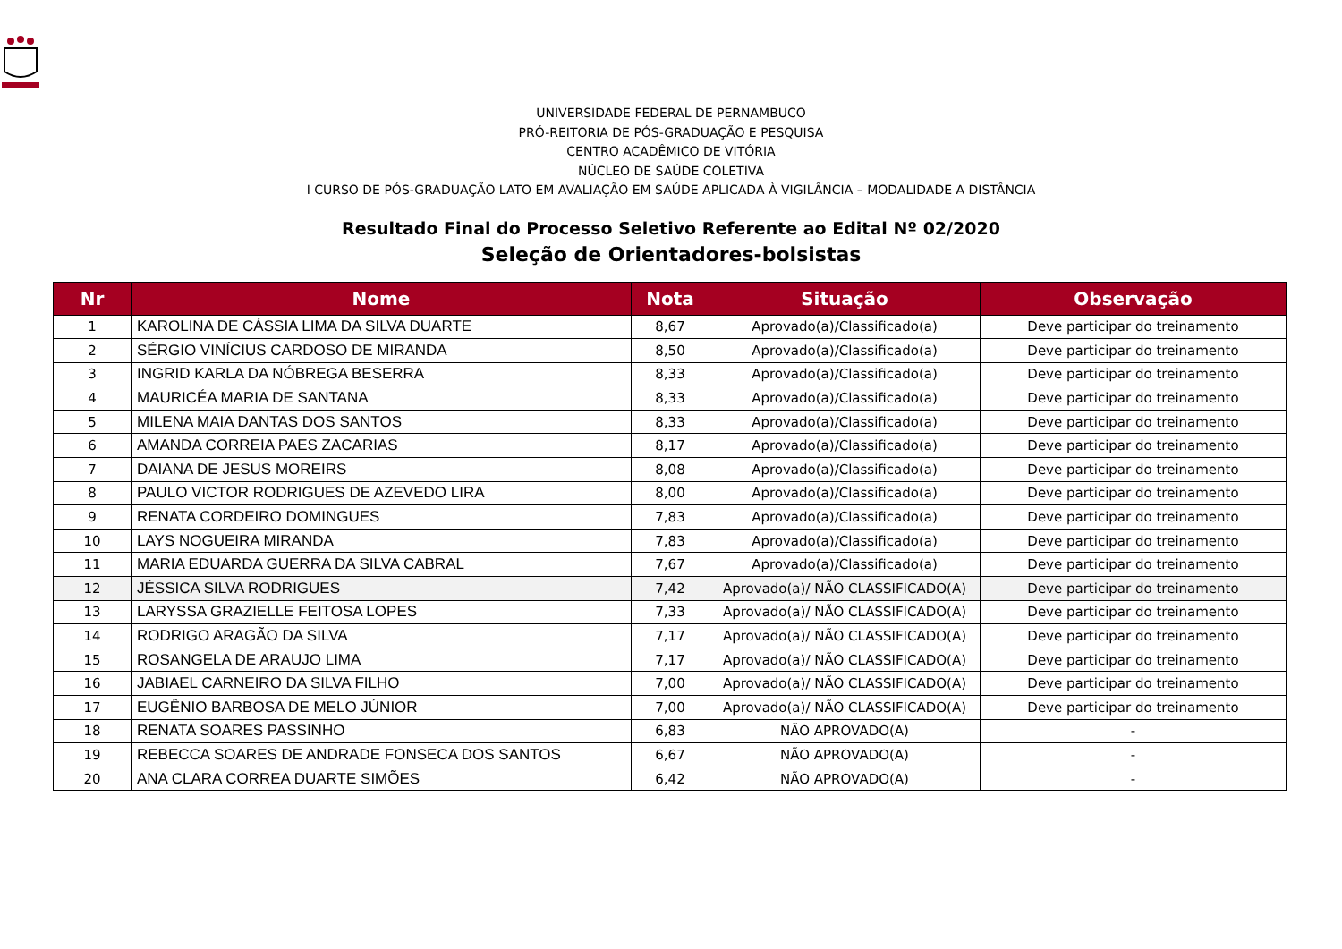UNIVERSIDADE FEDERAL DE PERNAMBUCO
PRÓ-REITORIA DE PÓS-GRADUAÇÃO E PESQUISA
CENTRO ACADÊMICO DE VITÓRIA
NÚCLEO DE SAÚDE COLETIVA
I CURSO DE PÓS-GRADUAÇÃO LATO EM AVALIAÇÃO EM SAÚDE APLICADA À VIGILÂNCIA – MODALIDADE A DISTÂNCIA
Resultado Final do Processo Seletivo Referente ao Edital Nº 02/2020
Seleção de Orientadores-bolsistas
| Nr | Nome | Nota | Situação | Observação |
| --- | --- | --- | --- | --- |
| 1 | KAROLINA DE CÁSSIA LIMA DA SILVA DUARTE | 8,67 | Aprovado(a)/Classificado(a) | Deve participar do treinamento |
| 2 | SÉRGIO VINÍCIUS CARDOSO DE MIRANDA | 8,50 | Aprovado(a)/Classificado(a) | Deve participar do treinamento |
| 3 | INGRID KARLA DA NÓBREGA BESERRA | 8,33 | Aprovado(a)/Classificado(a) | Deve participar do treinamento |
| 4 | MAURICÉA MARIA DE SANTANA | 8,33 | Aprovado(a)/Classificado(a) | Deve participar do treinamento |
| 5 | MILENA MAIA DANTAS DOS SANTOS | 8,33 | Aprovado(a)/Classificado(a) | Deve participar do treinamento |
| 6 | AMANDA CORREIA PAES ZACARIAS | 8,17 | Aprovado(a)/Classificado(a) | Deve participar do treinamento |
| 7 | DAIANA DE JESUS MOREIRS | 8,08 | Aprovado(a)/Classificado(a) | Deve participar do treinamento |
| 8 | PAULO VICTOR RODRIGUES DE AZEVEDO LIRA | 8,00 | Aprovado(a)/Classificado(a) | Deve participar do treinamento |
| 9 | RENATA CORDEIRO DOMINGUES | 7,83 | Aprovado(a)/Classificado(a) | Deve participar do treinamento |
| 10 | LAYS NOGUEIRA MIRANDA | 7,83 | Aprovado(a)/Classificado(a) | Deve participar do treinamento |
| 11 | MARIA EDUARDA GUERRA DA SILVA CABRAL | 7,67 | Aprovado(a)/Classificado(a) | Deve participar do treinamento |
| 12 | JÉSSICA SILVA RODRIGUES | 7,42 | Aprovado(a)/ NÃO CLASSIFICADO(A) | Deve participar do treinamento |
| 13 | LARYSSA GRAZIELLE FEITOSA LOPES | 7,33 | Aprovado(a)/ NÃO CLASSIFICADO(A) | Deve participar do treinamento |
| 14 | RODRIGO ARAGÃO DA SILVA | 7,17 | Aprovado(a)/ NÃO CLASSIFICADO(A) | Deve participar do treinamento |
| 15 | ROSANGELA DE ARAUJO LIMA | 7,17 | Aprovado(a)/ NÃO CLASSIFICADO(A) | Deve participar do treinamento |
| 16 | JABIAEL CARNEIRO DA SILVA FILHO | 7,00 | Aprovado(a)/ NÃO CLASSIFICADO(A) | Deve participar do treinamento |
| 17 | EUGÊNIO BARBOSA DE MELO JÚNIOR | 7,00 | Aprovado(a)/ NÃO CLASSIFICADO(A) | Deve participar do treinamento |
| 18 | RENATA SOARES PASSINHO | 6,83 | NÃO APROVADO(A) | - |
| 19 | REBECCA SOARES DE ANDRADE FONSECA DOS SANTOS | 6,67 | NÃO APROVADO(A) | - |
| 20 | ANA CLARA CORREA DUARTE SIMÕES | 6,42 | NÃO APROVADO(A) | - |